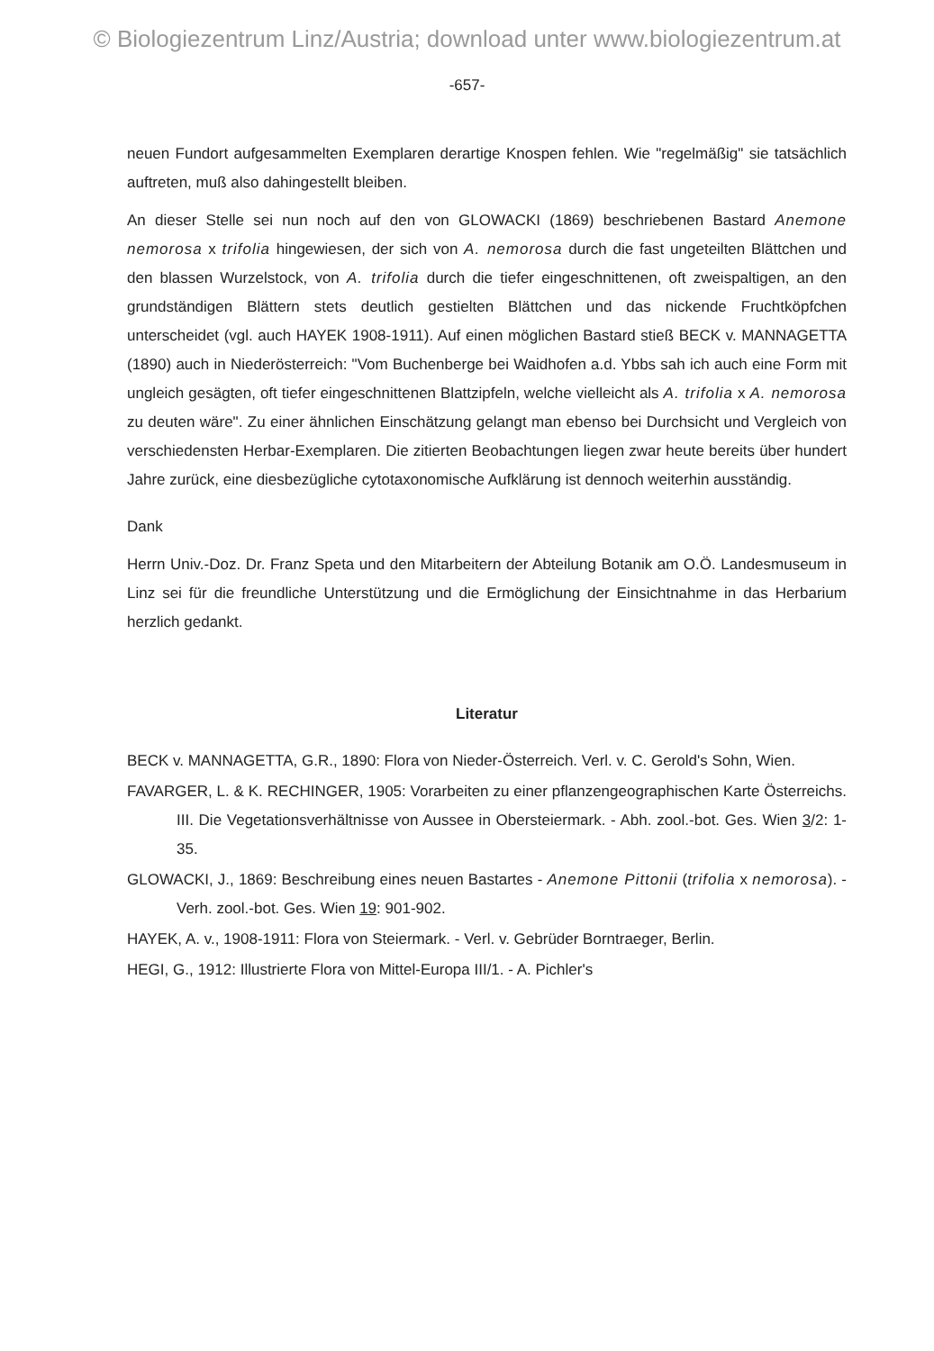© Biologiezentrum Linz/Austria; download unter www.biologiezentrum.at
-657-
neuen Fundort aufgesammelten Exemplaren derartige Knospen fehlen. Wie "regelmäßig" sie tatsächlich auftreten, muß also dahingestellt bleiben.
An dieser Stelle sei nun noch auf den von GLOWACKI (1869) beschriebenen Bastard Anemone nemorosa x trifolia hingewiesen, der sich von A. nemorosa durch die fast ungeteilten Blättchen und den blassen Wurzelstock, von A. trifolia durch die tiefer eingeschnittenen, oft zweispaltigen, an den grundständigen Blättern stets deutlich gestielten Blättchen und das nickende Fruchtköpfchen unterscheidet (vgl. auch HAYEK 1908-1911). Auf einen möglichen Bastard stieß BECK v. MANNAGETTA (1890) auch in Niederösterreich: "Vom Buchenberge bei Waidhofen a.d. Ybbs sah ich auch eine Form mit ungleich gesägten, oft tiefer eingeschnittenen Blattzipfeln, welche vielleicht als A. trifolia x A. nemorosa zu deuten wäre". Zu einer ähnlichen Einschätzung gelangt man ebenso bei Durchsicht und Vergleich von verschiedensten Herbar-Exemplaren. Die zitierten Beobachtungen liegen zwar heute bereits über hundert Jahre zurück, eine diesbezügliche cytotaxonomische Aufklärung ist dennoch weiterhin ausständig.
Dank
Herrn Univ.-Doz. Dr. Franz Speta und den Mitarbeitern der Abteilung Botanik am O.Ö. Landesmuseum in Linz sei für die freundliche Unterstützung und die Ermöglichung der Einsichtnahme in das Herbarium herzlich gedankt.
Literatur
BECK v. MANNAGETTA, G.R., 1890: Flora von Nieder-Österreich. Verl. v. C. Gerold's Sohn, Wien.
FAVARGER, L. & K. RECHINGER, 1905: Vorarbeiten zu einer pflanzengeographischen Karte Österreichs. III. Die Vegetationsverhältnisse von Aussee in Obersteiermark. - Abh. zool.-bot. Ges. Wien 3/2: 1-35.
GLOWACKI, J., 1869: Beschreibung eines neuen Bastartes - Anemone Pittonii (trifolia x nemorosa). - Verh. zool.-bot. Ges. Wien 19: 901-902.
HAYEK, A. v., 1908-1911: Flora von Steiermark. - Verl. v. Gebrüder Borntraeger, Berlin.
HEGI, G., 1912: Illustrierte Flora von Mittel-Europa III/1. - A. Pichler's